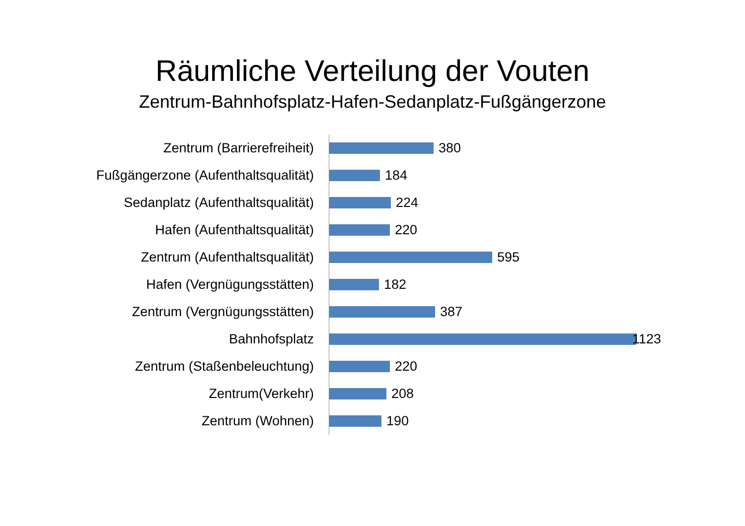Räumliche Verteilung der Vouten
Zentrum-Bahnhofsplatz-Hafen-Sedanplatz-Fußgängerzone
Zentrum (Barrierefreiheit) 380
Fußgängerzone (Aufenthaltsqualität) 184
Sedanplatz (Aufenthaltsqualität) 224
Hafen (Aufenthaltsqualität) 220
Zentrum (Aufenthaltsqualität) 595
Hafen (Vergnügungsstätten) 182
Zentrum (Vergnügungsstätten) 387
Bahnhofsplatz 1123
Zentrum (Staßenbeleuchtung) 220
Zentrum(Verkehr) 208
Zentrum (Wohnen) 190